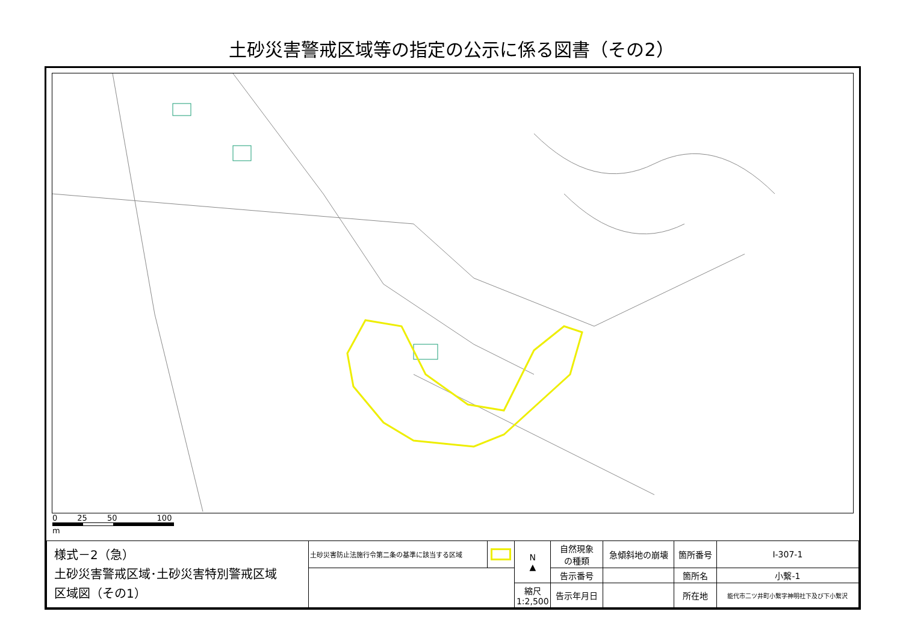土砂災害警戒区域等の指定の公示に係る図書（その2）
0 25 50 100
m
| 様式－2（急） 土砂災害警戒区域･土砂災害特別警戒区域 区域図（その1） | 土砂災害防止法施行令第二条の基準に該当する区域 | | N ▲ | 自然現象 の種類 | 急傾斜地の崩壊 | 箇所番号 | Ⅰ-307-1 |
| | | | | 告示番号 | | 箇所名 | 小繋-1 |
| | | | 縮尺 1:2,500 | 告示年月日 | | 所在地 | 能代市二ツ井町小繋字神明社下及び下小繋沢 |